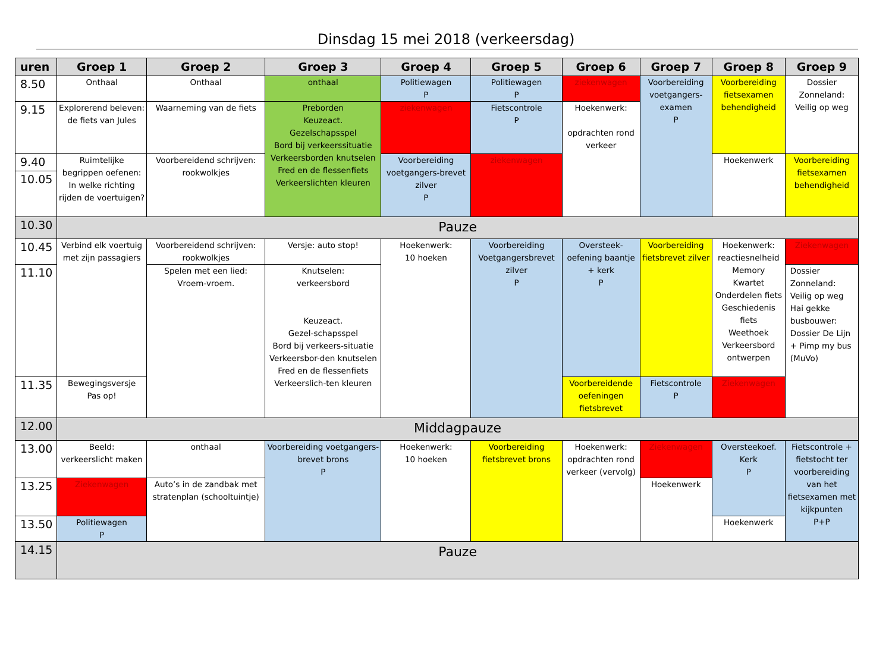Dinsdag 15 mei 2018 (verkeersdag)
| uren | Groep 1 | Groep 2 | Groep 3 | Groep 4 | Groep 5 | Groep 6 | Groep 7 | Groep 8 | Groep 9 |
| --- | --- | --- | --- | --- | --- | --- | --- | --- | --- |
| 8.50 | Onthaal | Onthaal | onthaal | Politiewagen P | Politiewagen P | ziekenwagen | Voorbereiding voetgangers-examen P | Voorbereiding fietsexamen behendigheid | Dossier Zonneland: Veilig op weg |
| 9.15 | Explorerend beleven: de fiets van Jules | Waarneming van de fiets | Preborden Keuzeact. Gezelschapsspel Bord bij verkeerssituatie Verkeersborden knutselen Fred en de flessenfiets Verkeerslichten kleuren | ziekenwagen | Fietscontrole P | Hoekenwerk: opdrachten rond verkeer | | | |
| 9.40 | Ruimtelijke begrippen oefenen: In welke richting rijden de voertuigen? | Voorbereidend schrijven: rookwolkjes | | Voorbereiding voetgangers-brevet zilver P | ziekenwagen | | | Hoekenwerk | Voorbereiding fietsexamen behendigheid |
| 10.05 | | | | | | | | | |
| 10.30 | Pauze | | | | | | | | |
| 10.45 | Verbind elk voertuig met zijn passagiers | Voorbereidend schrijven: rookwolkjes | Versje: auto stop! | Hoekenwerk: 10 hoeken | Voorbereiding Voetgangersbrevet zilver P | Oversteek-oefening baantje + kerk P | Voorbereiding fietsbrevet zilver | Hoekenwerk: reactiesnelheid Memory Kwartet Onderdelen fiets Geschiedenis fiets Weethoek Verkeersbord ontwerpen | Ziekenwagen |
| 11.10 | | Spelen met een lied: Vroem-vroem. | Knutselen: verkeersbord Keuzeact. Gezel-schapsspel Bord bij verkeers-situatie Verkeersbor-den knutselen Fred en de flessenfiets Verkeerslich-ten kleuren | | | | | | Dossier Zonneland: Veilig op weg Hai gekke busbouwer: Dossier De Lijn + Pimp my bus (MuVo) |
| 11.35 | Bewegingsversje Pas op! | | | | | Voorbereidende oefeningen fietsbrevet | Fietscontrole P | Ziekenwagen | |
| 12.00 | Middagpauze | | | | | | | | |
| 13.00 | Beeld: verkeerslicht maken | onthaal | Voorbereiding voetgangers-brevet brons P | Hoekenwerk: 10 hoeken | Voorbereiding fietsbrevet brons | Hoekenwerk: opdrachten rond verkeer (vervolg) | Ziekenwagen | Oversteekoef. Kerk P | Fietscontrole + fietstocht ter voorbereiding van het fietsexamen met kijkpunten P+P |
| 13.25 | Ziekenwagen | Auto’s in de zandbak met stratenplan (schooltuintje) | | | | | Hoekenwerk | | |
| 13.50 | Politiewagen P | | | | | | | Hoekenwerk | |
| 14.15 | Pauze | | | | | | | | |